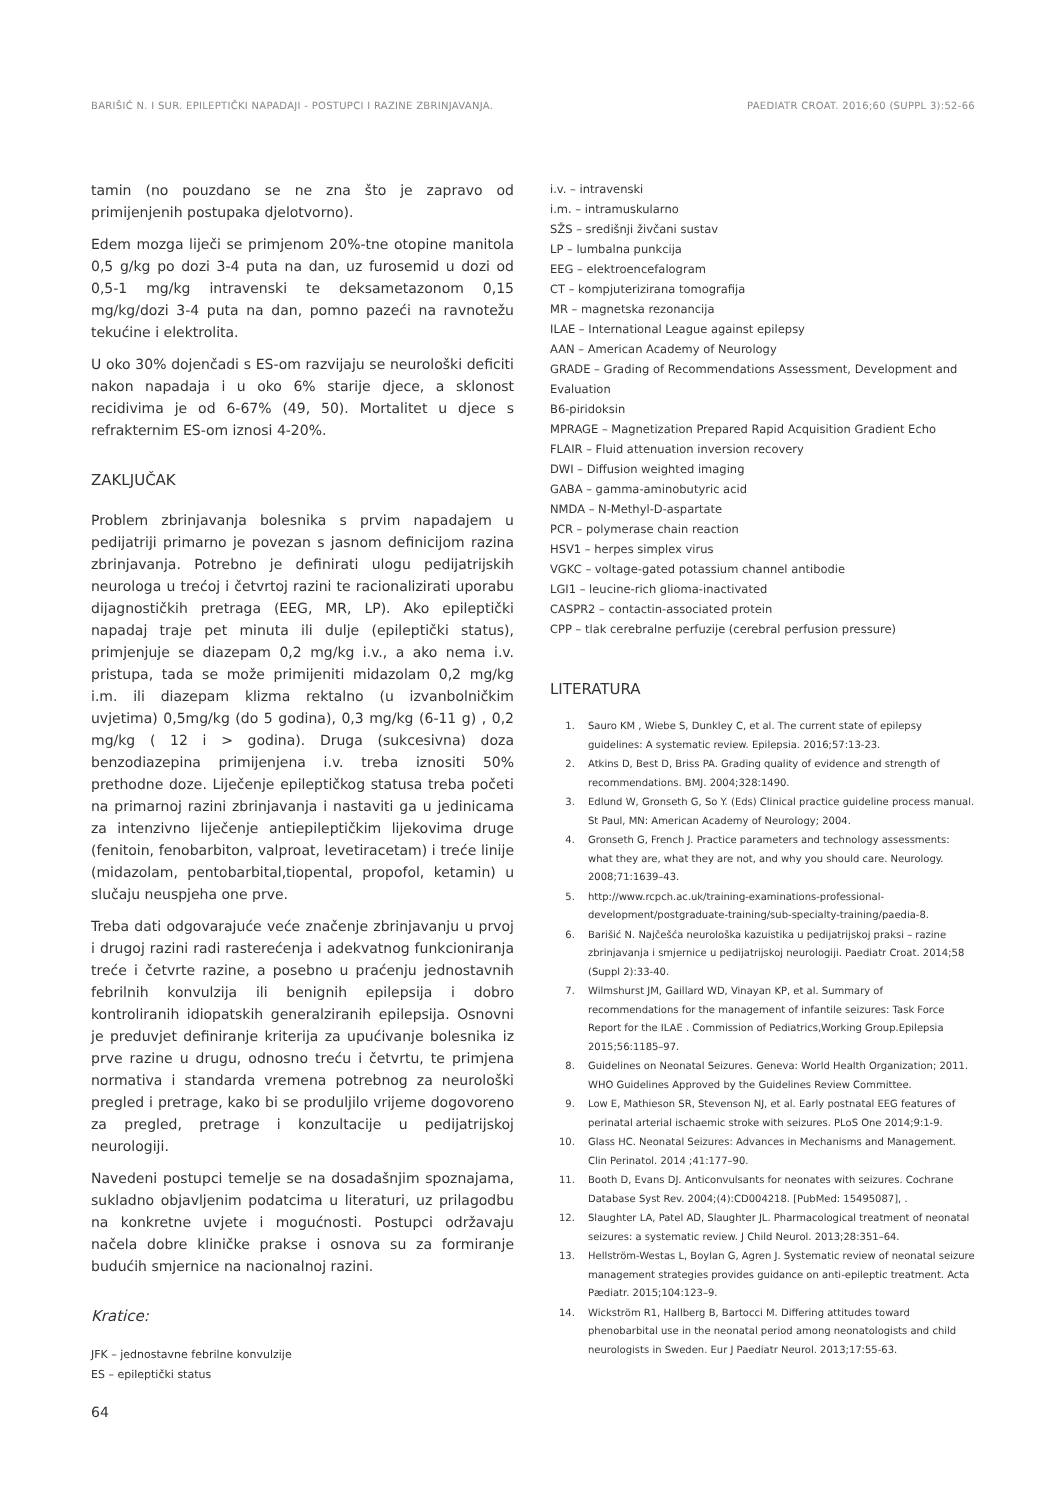BARIŠIĆ N. I SUR. EPILEPTIČKI NAPADAJI - POSTUPCI I RAZINE ZBRINJAVANJA. PAEDIATR CROAT. 2016;60 (SUPPL 3):52-66
tamin (no pouzdano se ne zna što je zapravo od primijenjenih postupaka djelotvorno).
Edem mozga liječi se primjenom 20%-tne otopine manitola 0,5 g/kg po dozi 3-4 puta na dan, uz furosemid u dozi od 0,5-1 mg/kg intravenski te deksametazonom 0,15 mg/kg/dozi 3-4 puta na dan, pomno pazeći na ravnotežu tekućine i elektrolita.
U oko 30% dojenčadi s ES-om razvijaju se neurološki deficiti nakon napadaja i u oko 6% starije djece, a sklonost recidivima je od 6-67% (49, 50). Mortalitet u djece s refrakternim ES-om iznosi 4-20%.
ZAKLJUČAK
Problem zbrinjavanja bolesnika s prvim napadajem u pedijatriji primarno je povezan s jasnom definicijom razina zbrinjavanja. Potrebno je definirati ulogu pedijatrijskih neurologa u trećoj i četvrtoj razini te racionalizirati uporabu dijagnostičkih pretraga (EEG, MR, LP). Ako epileptički napadaj traje pet minuta ili dulje (epileptički status), primjenjuje se diazepam 0,2 mg/kg i.v., a ako nema i.v. pristupa, tada se može primijeniti midazolam 0,2 mg/kg i.m. ili diazepam klizma rektalno (u izvanbolničkim uvjetima) 0,5mg/kg (do 5 godina), 0,3 mg/kg (6-11 g) , 0,2 mg/kg ( 12 i > godina). Druga (sukcesivna) doza benzodiazepina primijenjena i.v. treba iznositi 50% prethodne doze. Liječenje epileptičkog statusa treba početi na primarnoj razini zbrinjavanja i nastaviti ga u jedinicama za intenzivno liječenje antiepileptičkim lijekovima druge (fenitoin, fenobarbiton, valproat, levetiracetam) i treće linije (midazolam, pentobarbital,tiopental, propofol, ketamin) u slučaju neuspjeha one prve.
Treba dati odgovarajuće veće značenje zbrinjavanju u prvoj i drugoj razini radi rasterećenja i adekvatnog funkcioniranja treće i četvrte razine, a posebno u praćenju jednostavnih febrilnih konvulzija ili benignih epilepsija i dobro kontroliranih idiopatskih generalziranih epilepsija. Osnovni je preduvjet definiranje kriterija za upućivanje bolesnika iz prve razine u drugu, odnosno treću i četvrtu, te primjena normativa i standarda vremena potrebnog za neurološki pregled i pretrage, kako bi se produljilo vrijeme dogovoreno za pregled, pretrage i konzultacije u pedijatrijskoj neurologiji.
Navedeni postupci temelje se na dosadašnjim spoznajama, sukladno objavljenim podatcima u literaturi, uz prilagodbu na konkretne uvjete i mogućnosti. Postupci održavaju načela dobre kliničke prakse i osnova su za formiranje budućih smjernice na nacionalnoj razini.
Kratice:
JFK – jednostavne febrilne konvulzije
ES – epileptički status
i.v. – intravenski
i.m. – intramuskularno
SŽS – središnji živčani sustav
LP – lumbalna punkcija
EEG – elektroencefalogram
CT – kompjuterizirana tomografija
MR – magnetska rezonancija
ILAE – International League against epilepsy
AAN – American Academy of Neurology
GRADE – Grading of Recommendations Assessment, Development and Evaluation
B6-piridoksin
MPRAGE – Magnetization Prepared Rapid Acquisition Gradient Echo
FLAIR – Fluid attenuation inversion recovery
DWI – Diffusion weighted imaging
GABA – gamma-aminobutyric acid
NMDA – N-Methyl-D-aspartate
PCR – polymerase chain reaction
HSV1 – herpes simplex virus
VGKC – voltage-gated potassium channel antibodie
LGI1 – leucine-rich glioma-inactivated
CASPR2 – contactin-associated protein
CPP – tlak cerebralne perfuzije (cerebral perfusion pressure)
LITERATURA
1. Sauro KM , Wiebe S, Dunkley C, et al. The current state of epilepsy guidelines: A systematic review. Epilepsia. 2016;57:13-23.
2. Atkins D, Best D, Briss PA. Grading quality of evidence and strength of recommendations. BMJ. 2004;328:1490.
3. Edlund W, Gronseth G, So Y. (Eds) Clinical practice guideline process manual. St Paul, MN: American Academy of Neurology; 2004.
4. Gronseth G, French J. Practice parameters and technology assessments: what they are, what they are not, and why you should care. Neurology. 2008;71:1639–43.
5. http://www.rcpch.ac.uk/training-examinations-professional-development/postgraduate-training/sub-specialty-training/paedia-8.
6. Barišić N. Najčešća neurološka kazuistika u pedijatrijskoj praksi – razine zbrinjavanja i smjernice u pedijatrijskoj neurologiji. Paediatr Croat. 2014;58 (Suppl 2):33-40.
7. Wilmshurst JM, Gaillard WD, Vinayan KP, et al. Summary of recommendations for the management of infantile seizures: Task Force Report for the ILAE . Commission of Pediatrics,Working Group.Epilepsia 2015;56:1185–97.
8. Guidelines on Neonatal Seizures. Geneva: World Health Organization; 2011. WHO Guidelines Approved by the Guidelines Review Committee.
9. Low E, Mathieson SR, Stevenson NJ, et al. Early postnatal EEG features of perinatal arterial ischaemic stroke with seizures. PLoS One 2014;9:1-9.
10. Glass HC. Neonatal Seizures: Advances in Mechanisms and Management. Clin Perinatol. 2014 ;41:177–90.
11. Booth D, Evans DJ. Anticonvulsants for neonates with seizures. Cochrane Database Syst Rev. 2004;(4):CD004218. [PubMed: 15495087], .
12. Slaughter LA, Patel AD, Slaughter JL. Pharmacological treatment of neonatal seizures: a systematic review. J Child Neurol. 2013;28:351–64.
13. Hellström-Westas L, Boylan G, Agren J. Systematic review of neonatal seizure management strategies provides guidance on anti-epileptic treatment. Acta Pædiatr. 2015;104:123–9.
14. Wickström R1, Hallberg B, Bartocci M. Differing attitudes toward phenobarbital use in the neonatal period among neonatologists and child neurologists in Sweden. Eur J Paediatr Neurol. 2013;17:55-63.
64